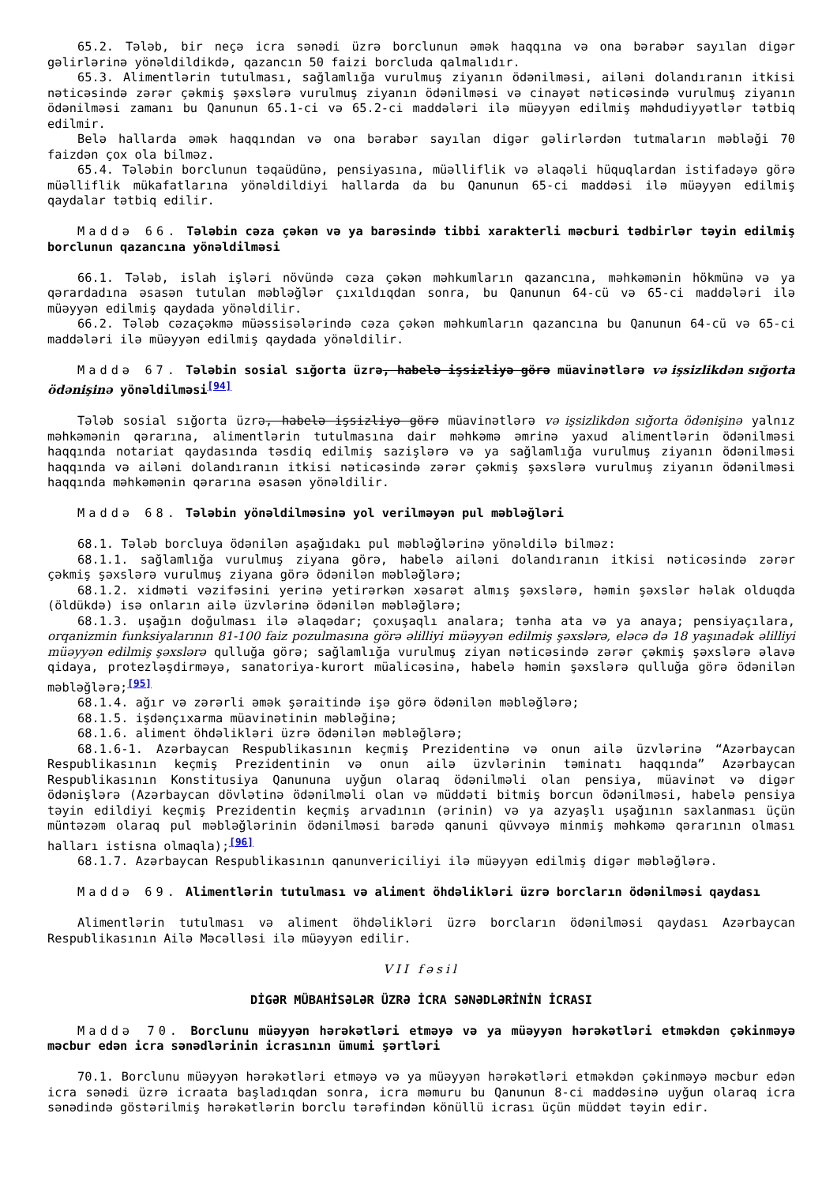65.2. Tələb, bir neçə icra sənədi üzrə borclunun əmək haqqına və ona bərabər sayılan digər gəlirlərinə yönəldildikdə, qazancın 50 faizi borcluda qalmalıdır.
65.3. Alimentlərin tutulması, sağlamlığa vurulmuş ziyanın ödənilməsi, ailəni dolandıranın itkisi nəticəsində zərər çəkmiş şəxslərə vurulmuş ziyanın ödənilməsi və cinayət nəticəsində vurulmuş ziyanın ödənilməsi zamanı bu Qanunun 65.1-ci və 65.2-ci maddələri ilə müəyyən edilmiş məhdudiyyətlər tətbiq edilmir.
Belə hallarda əmək haqqından və ona bərabər sayılan digər gəlirlərdən tutmaların məbləği 70 faizdən çox ola bilməz.
65.4. Tələbin borclunun təqaüdünə, pensiyasına, müəlliflik və əlaqəli hüquqlardan istifadəyə görə müəlliflik mükafatlarına yönəldildiyi hallarda da bu Qanunun 65-ci maddəsi ilə müəyyən edilmiş qaydalar tətbiq edilir.
Maddə 66. Tələbin cəza çəkən və ya barəsində tibbi xarakterli məcburi tədbirlər təyin edilmiş borclunun qazancına yönəldilməsi
66.1. Tələb, islah işləri növündə cəza çəkən məhkumların qazancına, məhkəmənin hökmünə və ya qərardadına əsasən tutulan məbləğlər çıxıldıqdan sonra, bu Qanunun 64-cü və 65-ci maddələri ilə müəyyən edilmiş qaydada yönəldilir.
66.2. Tələb cəzaçəkmə müəssisələrində cəza çəkən məhkumların qazancına bu Qanunun 64-cü və 65-ci maddələri ilə müəyyən edilmiş qaydada yönəldilir.
Maddə 67. Tələbin sosial sığorta üzrə, habelə işsizliyə görə müavinətlərə və işsizlikdən sığorta ödənişinə yönəldilməsi<sup>[94]</sup>
Tələb sosial sığorta üzrə, habelə işsizliyə görə müavinətlərə və işsizlikdən sığorta ödənişinə yalnız məhkəmənin qərarına, alimentlərin tutulmasına dair məhkəmə əmrinə yaxud alimentlərin ödənilməsi haqqında notariat qaydasında təsdiq edilmiş sazişlərə və ya sağlamlığa vurulmuş ziyanın ödənilməsi haqqında və ailəni dolandıranın itkisi nəticəsində zərər çəkmiş şəxslərə vurulmuş ziyanın ödənilməsi haqqında məhkəmənin qərarına əsasən yönəldilir.
Maddə 68. Tələbin yönəldilməsinə yol verilməyən pul məbləğləri
68.1. Tələb borcluya ödənilən aşağıdakı pul məbləğlərinə yönəldilə bilməz:
68.1.1. sağlamlığa vurulmuş ziyana görə, habelə ailəni dolandıranın itkisi nəticəsində zərər çəkmiş şəxslərə vurulmuş ziyana görə ödənilən məbləğlərə;
68.1.2. xidməti vəzifəsini yerinə yetirərkən xəsarət almış şəxslərə, həmin şəxslər həlak olduqda (öldükdə) isə onların ailə üzvlərinə ödənilən məbləğlərə;
68.1.3. uşağın doğulması ilə əlaqədar; çoxuşaqlı analara; tənha ata və ya anaya; pensiyaçılara, orqanizmin funksiyalarının 81-100 faiz pozulmasına görə əlilliyi müəyyən edilmiş şəxslərə, eləcə də 18 yaşınadək əlilliyi müəyyən edilmiş şəxslərə qulluğa görə; sağlamlığa vurulmuş ziyan nəticəsində zərər çəkmiş şəxslərə əlavə qidaya, protezləşdirməyə, sanatoriya-kurort müalicəsinə, habelə həmin şəxslərə qulluğa görə ödənilən məbləğlərə;<sup>[95]</sup>
68.1.4. ağır və zərərli əmək şəraitində işə görə ödənilən məbləğlərə;
68.1.5. işdənçıxarma müavinətinin məbləğinə;
68.1.6. aliment öhdəlikləri üzrə ödənilən məbləğlərə;
68.1.6-1. Azərbaycan Respublikasının keçmiş Prezidentinə və onun ailə üzvlərinə “Azərbaycan Respublikasının keçmiş Prezidentinin və onun ailə üzvlərinin təminatı haqqında” Azərbaycan Respublikasının Konstitusiya Qanununa uyğun olaraq ödənilməli olan pensiya, müavinət və digər ödənişlərə (Azərbaycan dövlətinə ödənilməli olan və müddəti bitmiş borcun ödənilməsi, habelə pensiya təyin edildiyi keçmiş Prezidentin keçmiş arvadının (ərinin) və ya azyaşlı uşağının saxlanması üçün müntəzəm olaraq pul məbləğlərinin ödənilməsi barədə qanuni qüvvəyə minmiş məhkəmə qərarının olması halları istisna olmaqla);<sup>[96]</sup>
68.1.7. Azərbaycan Respublikasının qanunvericiliyi ilə müəyyən edilmiş digər məbləğlərə.
Maddə 69. Alimentlərin tutulması və aliment öhdəlikləri üzrə borcların ödənilməsi qaydası
Alimentlərin tutulması və aliment öhdəlikləri üzrə borcların ödənilməsi qaydası Azərbaycan Respublikasının Ailə Məcəlləsi ilə müəyyən edilir.
VII fəsil
DİGƏR MÜBAHİSƏLƏR ÜZRƏ İCRA SƏNƏDLƏRİNİN İCRASI
Maddə 70. Borclunu müəyyən hərəkətləri etməyə və ya müəyyən hərəkətləri etməkdən çəkinməyə məcbur edən icra sənədlərinin icrasının ümumi şərtləri
70.1. Borclunu müəyyən hərəkətləri etməyə və ya müəyyən hərəkətləri etməkdən çəkinməyə məcbur edən icra sənədi üzrə icraata başladıqdan sonra, icra məmuru bu Qanunun 8-ci maddəsinə uyğun olaraq icra sənədində göstərilmiş hərəkətlərin borclu tərəfindən könüllü icrası üçün müddət təyin edir.